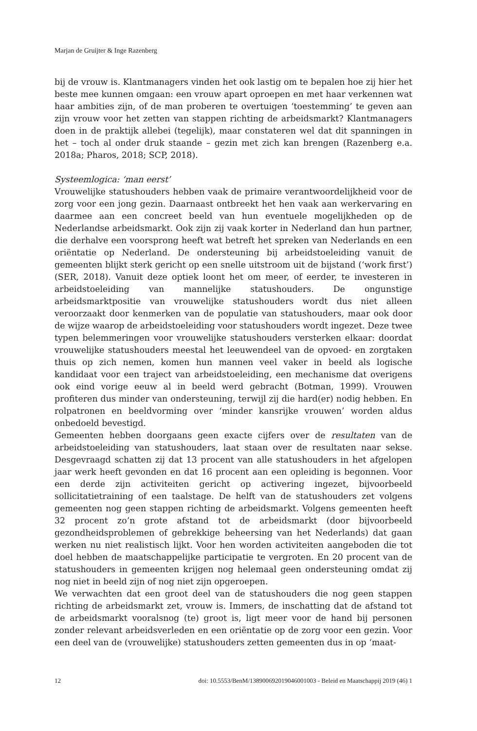Marjan de Gruijter & Inge Razenberg
bij de vrouw is. Klantmanagers vinden het ook lastig om te bepalen hoe zij hier het beste mee kunnen omgaan: een vrouw apart oproepen en met haar verkennen wat haar ambities zijn, of de man proberen te overtuigen ‘toestemming’ te geven aan zijn vrouw voor het zetten van stappen richting de arbeidsmarkt? Klantmanagers doen in de praktijk allebei (tegelijk), maar constateren wel dat dit spanningen in het – toch al onder druk staande – gezin met zich kan brengen (Razenberg e.a. 2018a; Pharos, 2018; SCP, 2018).
Systeemlogica: ‘man eerst’
Vrouwelijke statushouders hebben vaak de primaire verantwoordelijkheid voor de zorg voor een jong gezin. Daarnaast ontbreekt het hen vaak aan werkervaring en daarmee aan een concreet beeld van hun eventuele mogelijkheden op de Nederlandse arbeidsmarkt. Ook zijn zij vaak korter in Nederland dan hun partner, die derhalve een voorsprong heeft wat betreft het spreken van Nederlands en een oriëntatie op Nederland. De ondersteuning bij arbeidstoeleiding vanuit de gemeenten blijkt sterk gericht op een snelle uitstroom uit de bijstand (‘work first’) (SER, 2018). Vanuit deze optiek loont het om meer, of eerder, te investeren in arbeidstoeleiding van mannelijke statushouders. De ongunstige arbeidsmarktpositie van vrouwelijke statushouders wordt dus niet alleen veroorzaakt door kenmerken van de populatie van statushouders, maar ook door de wijze waarop de arbeidstoeleiding voor statushouders wordt ingezet. Deze twee typen belemmeringen voor vrouwelijke statushouders versterken elkaar: doordat vrouwelijke statushouders meestal het leeuwendeel van de opvoed- en zorgtaken thuis op zich nemen, komen hun mannen veel vaker in beeld als logische kandidaat voor een traject van arbeidstoeleiding, een mechanisme dat overigens ook eind vorige eeuw al in beeld werd gebracht (Botman, 1999). Vrouwen profiteren dus minder van ondersteuning, terwijl zij die hard(er) nodig hebben. En rolpatronen en beeldvorming over ‘minder kansrijke vrouwen’ worden aldus onbedoeld bevestigd.
Gemeenten hebben doorgaans geen exacte cijfers over de resultaten van de arbeidstoeleiding van statushouders, laat staan over de resultaten naar sekse. Desgevraagd schatten zij dat 13 procent van alle statushouders in het afgelopen jaar werk heeft gevonden en dat 16 procent aan een opleiding is begonnen. Voor een derde zijn activiteiten gericht op activering ingezet, bijvoorbeeld sollicitatietraining of een taalstage. De helft van de statushouders zet volgens gemeenten nog geen stappen richting de arbeidsmarkt. Volgens gemeenten heeft 32 procent zo’n grote afstand tot de arbeidsmarkt (door bijvoorbeeld gezondheidsproblemen of gebrekkige beheersing van het Nederlands) dat gaan werken nu niet realistisch lijkt. Voor hen worden activiteiten aangeboden die tot doel hebben de maatschappelijke participatie te vergroten. En 20 procent van de statushouders in gemeenten krijgen nog helemaal geen ondersteuning omdat zij nog niet in beeld zijn of nog niet zijn opgeroepen.
We verwachten dat een groot deel van de statushouders die nog geen stappen richting de arbeidsmarkt zet, vrouw is. Immers, de inschatting dat de afstand tot de arbeidsmarkt vooralsnog (te) groot is, ligt meer voor de hand bij personen zonder relevant arbeidsverleden en een oriëntatie op de zorg voor een gezin. Voor een deel van de (vrouwelijke) statushouders zetten gemeenten dus in op ‘maat-
12 doi: 10.5553/BenM/138900692019046001003 - Beleid en Maatschappij 2019 (46) 1